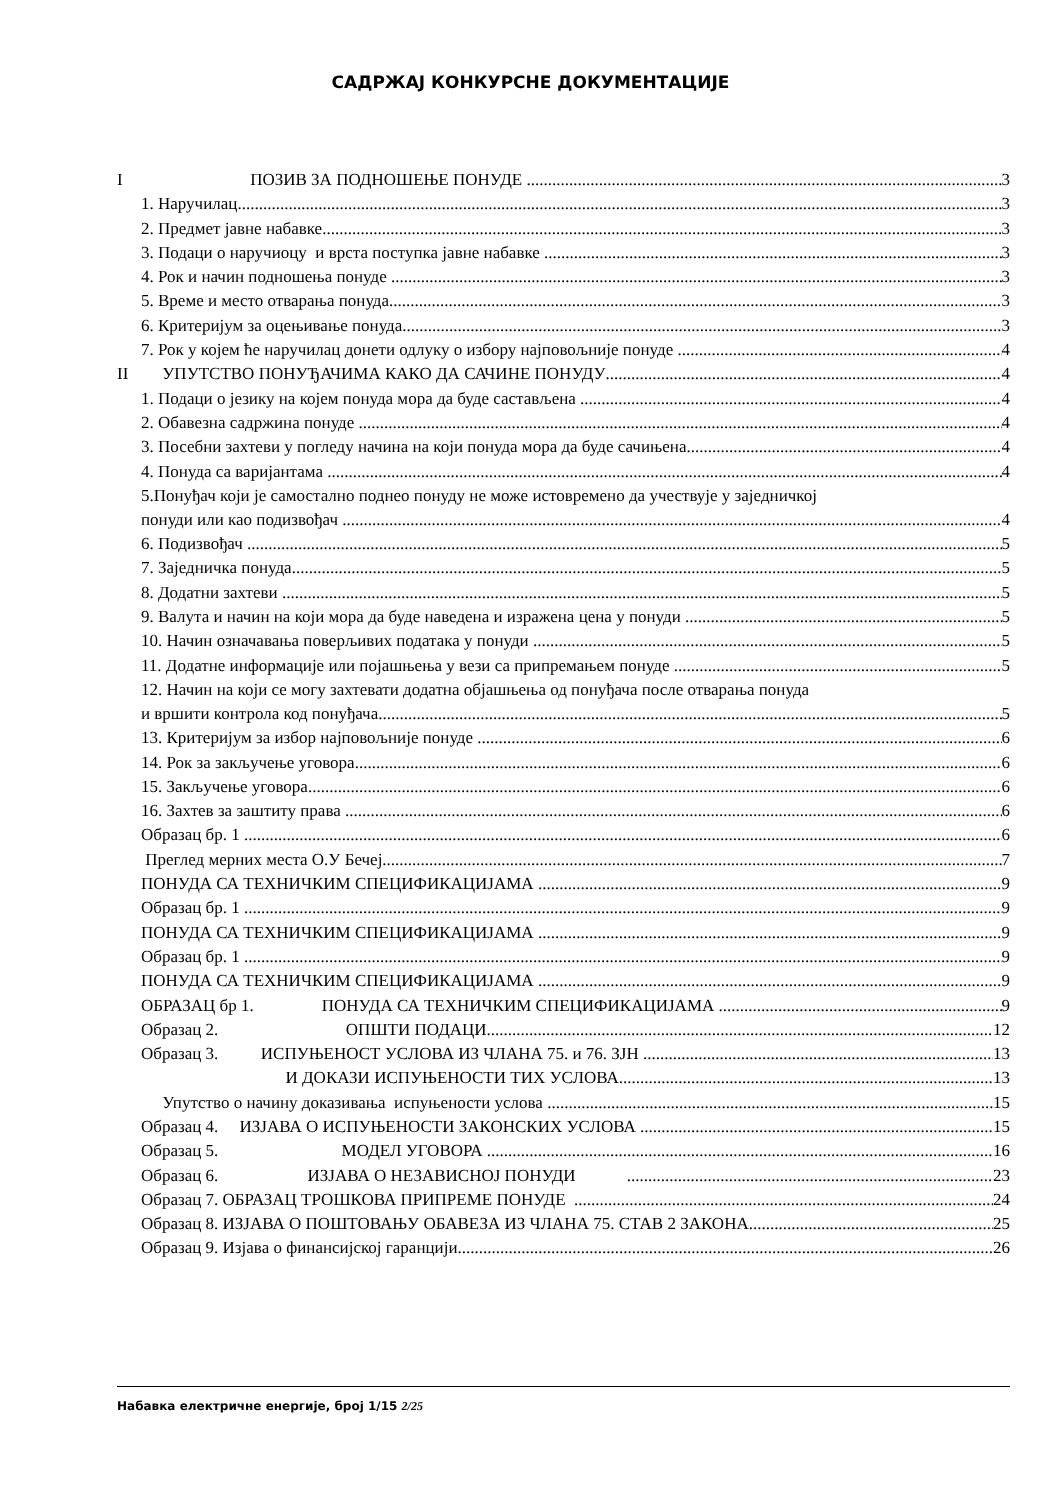САДРЖАЈ КОНКУРСНЕ ДОКУМЕНТАЦИЈЕ
I ПОЗИВ ЗА ПОДНОШЕЊЕ ПОНУДЕ 3
1. Наручилац 3
2. Предмет јавне набавке 3
3. Подаци о наручиоцу и врста поступка јавне набавке 3
4. Рок и начин подношења понуде 3
5. Време и место отварања понуда 3
6. Критеријум за оцењивање понуда 3
7. Рок у којем ће наручилац донети одлуку о избору најповољније понуде 4
II УПУТСТВО ПОНУЂАЧИМА КАКО ДА САЧИНЕ ПОНУДУ 4
1. Подаци о језику на којем понуда мора да буде састављена 4
2. Обавезна садржина понуде 4
3. Посебни захтеви у погледу начина на који понуда мора да буде сачињена 4
4. Понуда са варијантама 4
5.Понуђач који је самостално поднео понуду не може истовремено да учествује у заједничкој
понуди или као подизвођач 4
6. Подизвођач 5
7. Заједничка понуда 5
8. Додатни захтеви 5
9. Валута и начин на који мора да буде наведена и изражена цена у понуди 5
10. Начин означавања поверљивих података у понуди 5
11. Додатне информације или појашњења у вези са припремањем понуде 5
12. Начин на који се могу захтевати додатна објашњења од понуђача после отварања понуда
и вршити контрола код понуђача 5
13. Критеријум за избор најповољније понуде 6
14. Рок за закључење уговора 6
15. Закључење уговора 6
16. Захтев за заштиту права 6
Образац бр. 1 6
Преглед мерних места О.У Бечеј 7
ПОНУДА СА ТЕХНИЧКИМ СПЕЦИФИКАЦИЈАМА 9
Образац бр. 1 9
ПОНУДА СА ТЕХНИЧКИМ СПЕЦИФИКАЦИЈАМА 9
Образац бр. 1 9
ПОНУДА СА ТЕХНИЧКИМ СПЕЦИФИКАЦИЈАМА 9
ОБРАЗАЦ бр 1. ПОНУДА СА ТЕХНИЧКИМ СПЕЦИФИКАЦИЈАМА 9
Образац 2. ОПШТИ ПОДАЦИ 12
Образац 3. ИСПУЊЕНОСТ УСЛОВА ИЗ ЧЛАНА 75. и 76. ЗЈН 13
И ДОКАЗИ ИСПУЊЕНОСТИ ТИХ УСЛОВА 13
Упутство о начину доказивања испуњености услова 15
Образац 4. ИЗЈАВА О ИСПУЊЕНОСТИ ЗАКОНСКИХ УСЛОВА 15
Образац 5. МОДЕЛ УГОВОРА 16
Образац 6. ИЗЈАВА О НЕЗАВИСНОЈ ПОНУДИ 23
Образац 7. ОБРАЗАЦ ТРОШКОВА ПРИПРЕМЕ ПОНУДЕ 24
Образац 8. ИЗЈАВА О ПОШТОВАЊУ ОБАВЕЗА ИЗ ЧЛАНА 75. СТАВ 2 ЗАКОНА 25
Образац 9. Изјава о финансијској гаранцији 26
Набавка електричне енергије, број 1/15 2/25